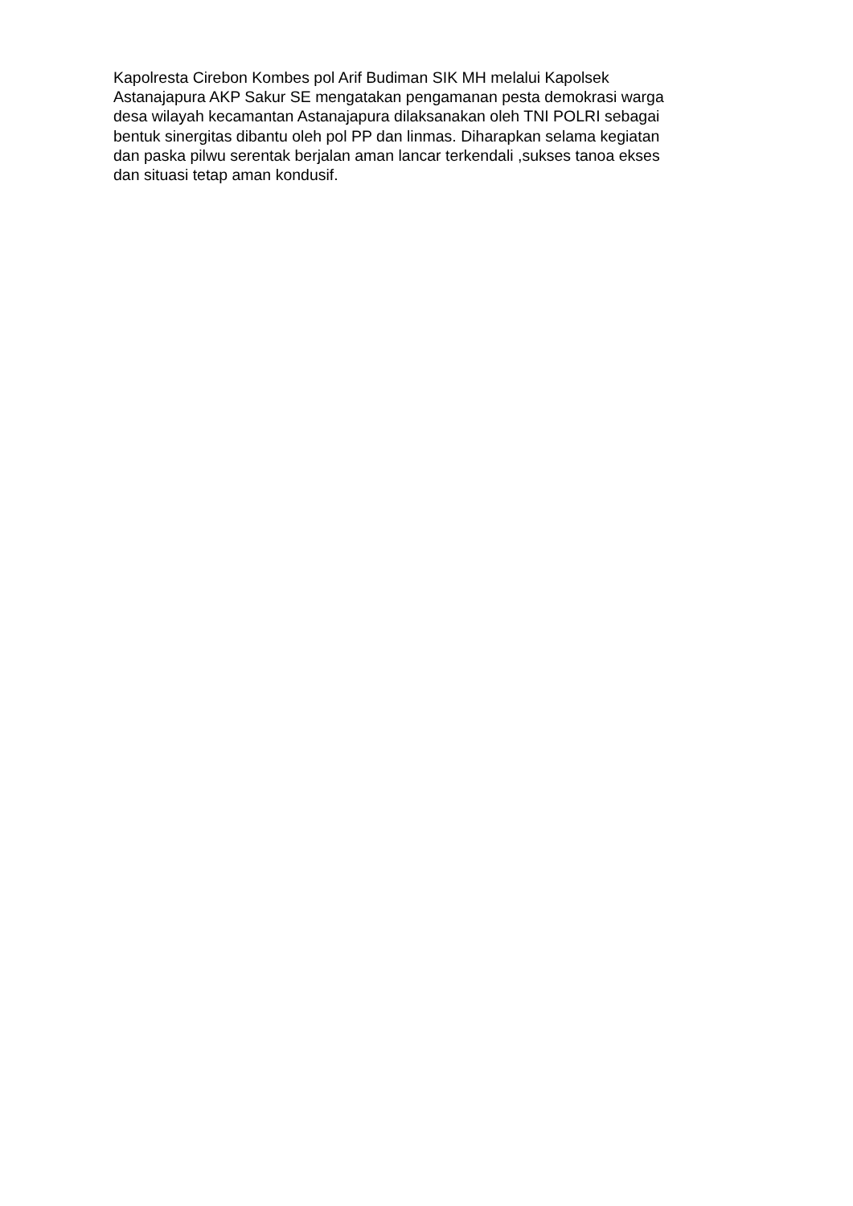Kapolresta Cirebon Kombes pol Arif Budiman SIK MH melalui Kapolsek
Astanajapura AKP Sakur SE mengatakan pengamanan pesta demokrasi warga
desa wilayah kecamantan Astanajapura dilaksanakan oleh TNI POLRI sebagai
bentuk sinergitas dibantu oleh pol PP dan linmas. Diharapkan selama kegiatan
dan paska pilwu serentak berjalan aman lancar terkendali ,sukses tanoa ekses
dan situasi tetap aman kondusif.